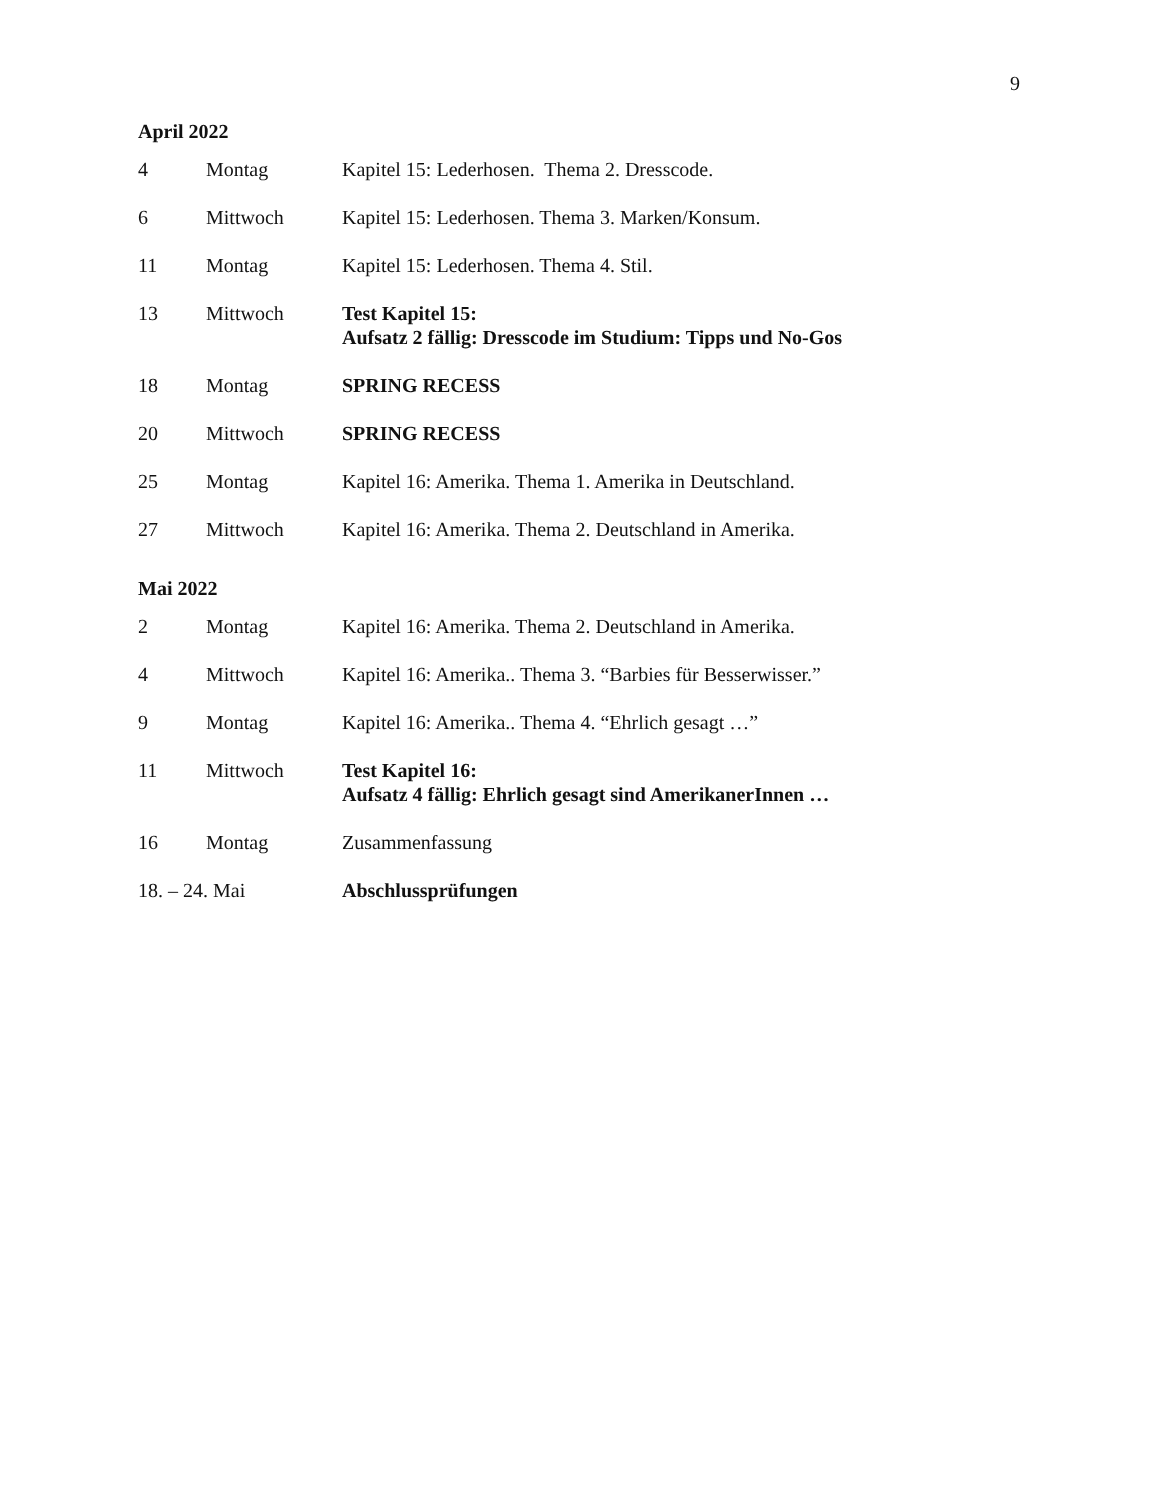9
April 2022
| 4 | Montag | Kapitel 15: Lederhosen. Thema 2. Dresscode. |
| 6 | Mittwoch | Kapitel 15: Lederhosen. Thema 3. Marken/Konsum. |
| 11 | Montag | Kapitel 15: Lederhosen. Thema 4. Stil. |
| 13 | Mittwoch | Test Kapitel 15: Aufsatz 2 fällig: Dresscode im Studium: Tipps und No-Gos |
| 18 | Montag | SPRING RECESS |
| 20 | Mittwoch | SPRING RECESS |
| 25 | Montag | Kapitel 16: Amerika. Thema 1. Amerika in Deutschland. |
| 27 | Mittwoch | Kapitel 16: Amerika. Thema 2. Deutschland in Amerika. |
Mai 2022
| 2 | Montag | Kapitel 16: Amerika. Thema 2. Deutschland in Amerika. |
| 4 | Mittwoch | Kapitel 16: Amerika.. Thema 3. “Barbies für Besserwisser.” |
| 9 | Montag | Kapitel 16: Amerika.. Thema 4. “Ehrlich gesagt …” |
| 11 | Mittwoch | Test Kapitel 16: Aufsatz 4 fällig: Ehrlich gesagt sind AmerikanerInnen … |
| 16 | Montag | Zusammenfassung |
| 18. – 24. Mai | | Abschlussprüfungen |